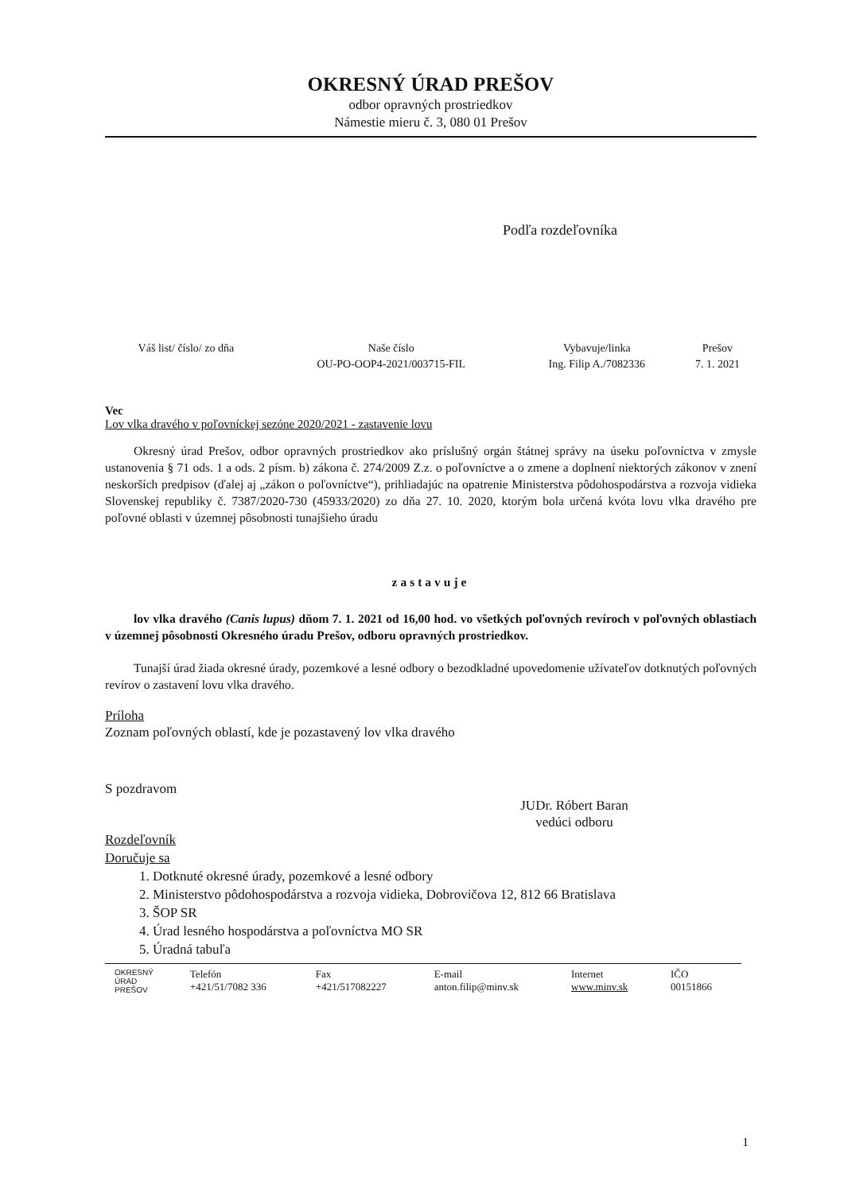OKRESNÝ ÚRAD PREŠOV
odbor opravných prostriedkov
Námestie mieru č. 3, 080 01 Prešov
Podľa rozdeľovníka
| Váš list/ číslo/ zo dňa | Naše číslo | Vybavuje/linka | Prešov |
| --- | --- | --- | --- |
| | OU-PO-OOP4-2021/003715-FIL | Ing. Filip A./7082336 | 7. 1. 2021 |
Vec
Lov vlka dravého v poľovníckej sezóne 2020/2021 - zastavenie lovu
Okresný úrad Prešov, odbor opravných prostriedkov ako príslušný orgán štátnej správy na úseku poľovníctva v zmysle ustanovenia § 71 ods. 1 a ods. 2 písm. b) zákona č. 274/2009 Z.z. o poľovníctve a o zmene a doplnení niektorých zákonov v znení neskorších predpisov (ďalej aj „zákon o poľovníctve“), prihliadajúc na opatrenie Ministerstva pôdohospodárstva a rozvoja vidieka Slovenskej republiky č. 7387/2020-730 (45933/2020) zo dňa 27. 10. 2020, ktorým bola určená kvóta lovu vlka dravého pre poľovné oblasti v územnej pôsobnosti tunajšieho úradu
zastavuje
lov vlka dravého (Canis lupus) dňom 7. 1. 2021 od 16,00 hod. vo všetkých poľovných revíroch v poľovných oblastiach v územnej pôsobnosti Okresného úradu Prešov, odboru opravných prostriedkov.
Tunajší úrad žiada okresné úrady, pozemkové a lesné odbory o bezodkladné upovedomenie užívateľov dotknutých poľovných revírov o zastavení lovu vlka dravého.
Príloha
Zoznam poľovných oblastí, kde je pozastavený lov vlka dravého
S pozdravom
JUDr. Róbert Baran
vedúci odboru
Rozdeľovník
Doručuje sa
1. Dotknuté okresné úrady, pozemkové a lesné odbory
2. Ministerstvo pôdohospodárstva a rozvoja vidieka, Dobrovičova 12, 812 66 Bratislava
3. ŠOP SR
4. Úrad lesného hospodárstva a poľovníctva MO SR
5. Úradná tabuľa
| OKRESNÝ ÚRAD PREŠOV | Telefón +421/51/7082 336 | Fax +421/517082227 | E-mail anton.filip@minv.sk | Internet www.minv.sk | IČO 00151866 |
1